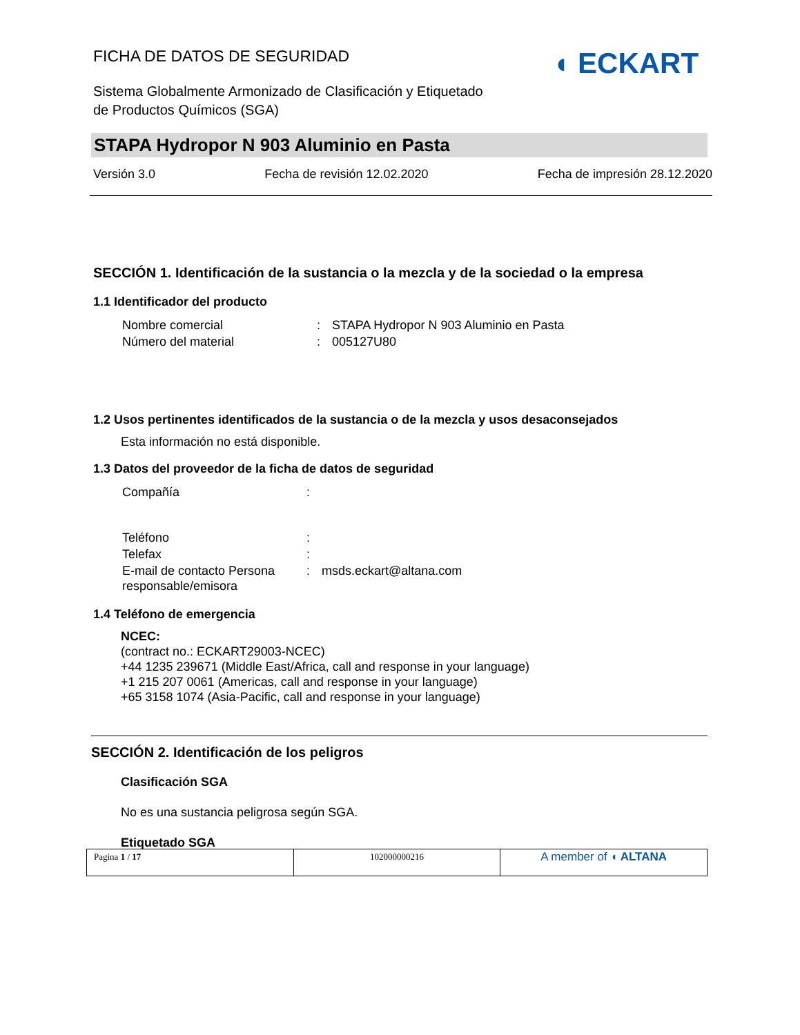◖ ECKART
FICHA DE DATOS DE SEGURIDAD
Sistema Globalmente Armonizado de Clasificación y Etiquetado
de Productos Químicos (SGA)
STAPA Hydropor N 903 Aluminio en Pasta
Versión 3.0 Fecha de revisión 12.02.2020 Fecha de impresión 28.12.2020
SECCIÓN 1. Identificación de la sustancia o la mezcla y de la sociedad o la empresa
1.1 Identificador del producto
| Nombre comercial | : | STAPA Hydropor N 903 Aluminio en Pasta |
| Número del material | : | 005127U80 |
1.2 Usos pertinentes identificados de la sustancia o de la mezcla y usos desaconsejados
Esta información no está disponible.
1.3 Datos del proveedor de la ficha de datos de seguridad
| Compañía | : | |
| Teléfono | : | |
| Telefax | : | |
| E-mail de contacto Persona responsable/emisora | : | msds.eckart@altana.com |
1.4 Teléfono de emergencia
NCEC:
(contract no.: ECKART29003-NCEC)
+44 1235 239671 (Middle East/Africa, call and response in your language)
+1 215 207 0061 (Americas, call and response in your language)
+65 3158 1074 (Asia-Pacific, call and response in your language)
SECCIÓN 2. Identificación de los peligros
Clasificación SGA
No es una sustancia peligrosa según SGA.
Etiquetado SGA
| Pagina 1 / 17 | 102000000216 | A member of ◖ ALTANA |